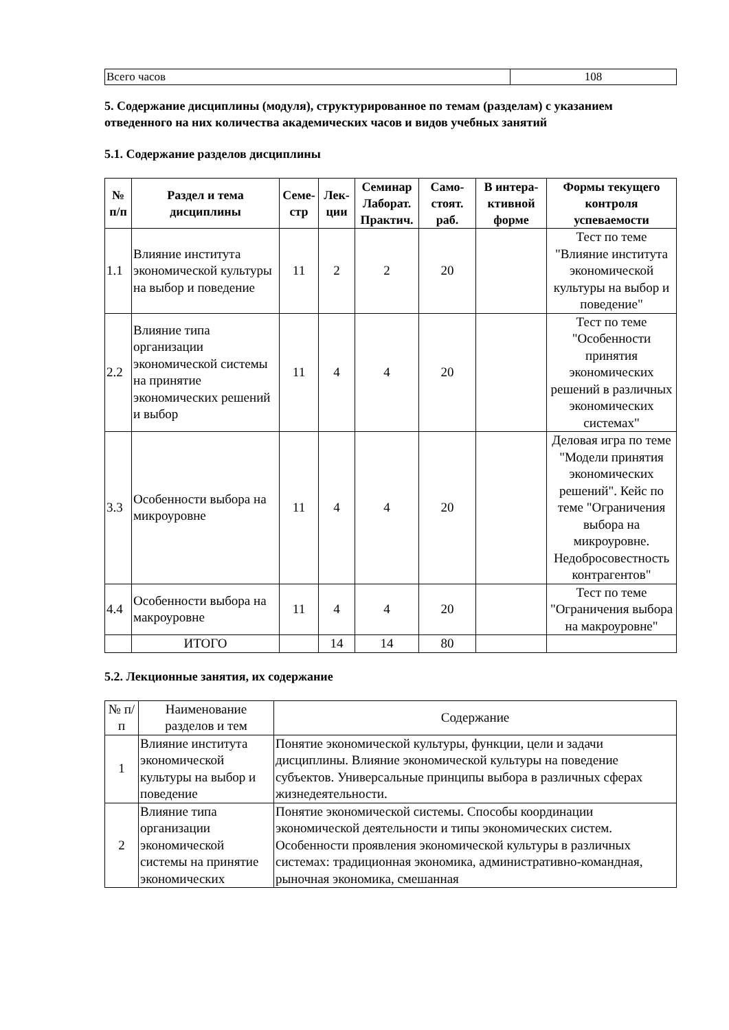| Всего часов | 108 |
5. Содержание дисциплины (модуля), структурированное по темам (разделам) с указанием отведенного на них количества академических часов и видов учебных занятий
5.1. Содержание разделов дисциплины
| № п/п | Раздел и тема дисциплины | Семе-стр | Лек-ции | Семинар Лаборат. Практич. | Само-стоят. раб. | В интера-ктивной форме | Формы текущего контроля успеваемости |
| --- | --- | --- | --- | --- | --- | --- | --- |
| 1.1 | Влияние института экономической культуры на выбор и поведение | 11 | 2 | 2 | 20 | | Тест по теме "Влияние института экономической культуры на выбор и поведение" |
| 2.2 | Влияние типа организации экономической системы на принятие экономических решений и выбор | 11 | 4 | 4 | 20 | | Тест по теме "Особенности принятия экономических решений в различных экономических системах" |
| 3.3 | Особенности выбора на микроуровне | 11 | 4 | 4 | 20 | | Деловая игра по теме "Модели принятия экономических решений". Кейс по теме "Ограничения выбора на микроуровне. Недобросовестность контрагентов" |
| 4.4 | Особенности выбора на макроуровне | 11 | 4 | 4 | 20 | | Тест по теме "Ограничения выбора на макроуровне" |
| | ИТОГО | | 14 | 14 | 80 | | |
5.2. Лекционные занятия, их содержание
| № п/п | Наименование разделов и тем | Содержание |
| 1 | Влияние института экономической культуры на выбор и поведение | Понятие экономической культуры, функции, цели и задачи дисциплины. Влияние экономической культуры на поведение субъектов. Универсальные принципы выбора в различных сферах жизнедеятельности. |
| 2 | Влияние типа организации экономической системы на принятие экономических | Понятие экономической системы. Способы координации экономической деятельности и типы экономических систем. Особенности проявления экономической культуры в различных системах: традиционная экономика, административно-командная, рыночная экономика, смешанная |